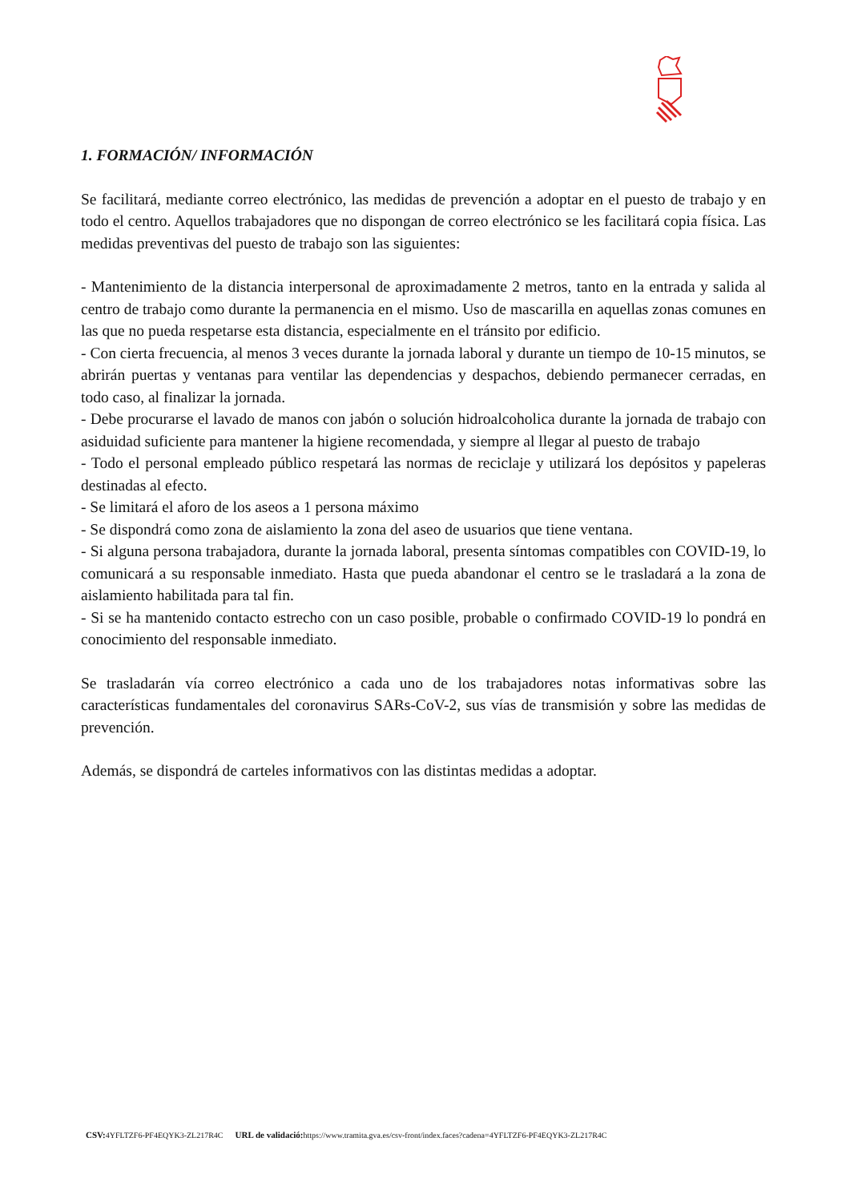1. FORMACIÓN/ INFORMACIÓN
Se facilitará, mediante correo electrónico, las medidas de prevención a adoptar en el puesto de trabajo y en todo el centro. Aquellos trabajadores que no dispongan de correo electrónico se les facilitará copia física. Las medidas preventivas del puesto de trabajo son las siguientes:
- Mantenimiento de la distancia interpersonal de aproximadamente 2 metros, tanto en la entrada y salida al centro de trabajo como durante la permanencia en el mismo. Uso de mascarilla en aquellas zonas comunes en las que no pueda respetarse esta distancia, especialmente en el tránsito por edificio.
- Con cierta frecuencia, al menos 3 veces durante la jornada laboral y durante un tiempo de 10-15 minutos, se abrirán puertas y ventanas para ventilar las dependencias y despachos, debiendo permanecer cerradas, en todo caso, al finalizar la jornada.
- Debe procurarse el lavado de manos con jabón o solución hidroalcoholica durante la jornada de trabajo con asiduidad suficiente para mantener la higiene recomendada, y siempre al llegar al puesto de trabajo
- Todo el personal empleado público respetará las normas de reciclaje y utilizará los depósitos y papeleras destinadas al efecto.
- Se limitará el aforo de los aseos a 1 persona máximo
- Se dispondrá como zona de aislamiento la zona del aseo de usuarios que tiene ventana.
- Si alguna persona trabajadora, durante la jornada laboral, presenta síntomas compatibles con COVID-19, lo comunicará a su responsable inmediato. Hasta que pueda abandonar el centro se le trasladará a la zona de aislamiento habilitada para tal fin.
- Si se ha mantenido contacto estrecho con un caso posible, probable o confirmado COVID-19 lo pondrá en conocimiento del responsable inmediato.
Se trasladarán vía correo electrónico a cada uno de los trabajadores notas informativas sobre las características fundamentales del coronavirus SARs-CoV-2, sus vías de transmisión y sobre las medidas de prevención.
Además, se dispondrá de carteles informativos con las distintas medidas a adoptar.
CSV: 4YFLTZF6-PF4EQYK3-ZL217R4C URL de validació: https://www.tramita.gva.es/csv-front/index.faces?cadena=4YFLTZF6-PF4EQYK3-ZL217R4C